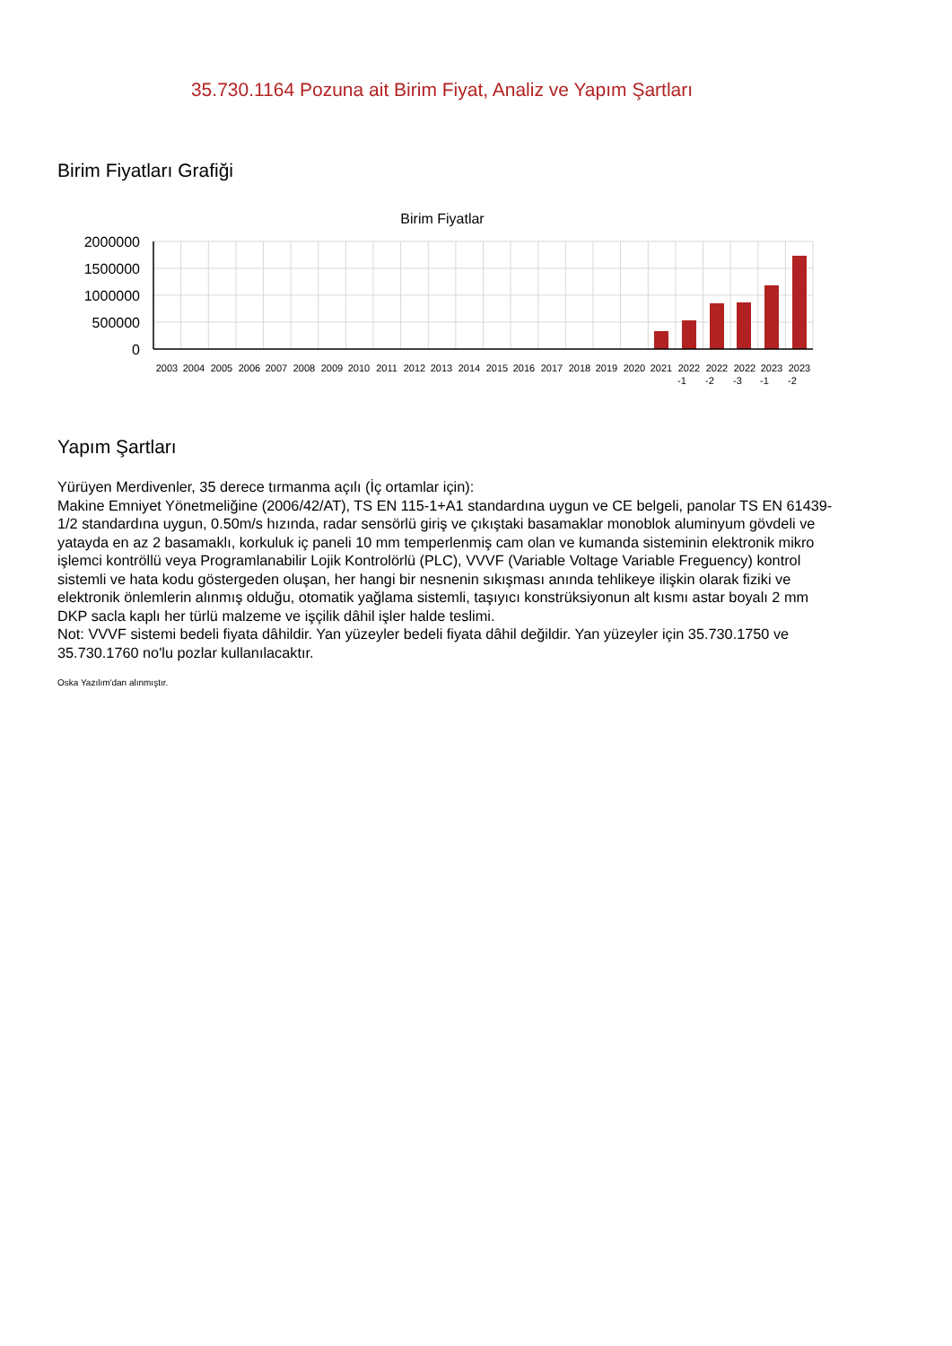35.730.1164 Pozuna ait Birim Fiyat, Analiz ve Yapım Şartları
Birim Fiyatları Grafiği
Birim Fiyatlar
2000000
1500000
1000000
500000
0
2003
2004
2005
2006
2007
2008
2009
2010
2011
2012
2013
2014
2015
2016
2017
2018
2019
2020
2021
2022
2022
2022
2023
2023
-1
-2
-3
-1
-2
Yapım Şartları
Yürüyen Merdivenler, 35 derece tırmanma açılı (İç ortamlar için):
Makine Emniyet Yönetmeliğine (2006/42/AT), TS EN 115-1+A1 standardına uygun ve CE belgeli, panolar TS EN 61439-1/2 standardına uygun, 0.50m/s hızında, radar sensörlü giriş ve çıkıştaki basamaklar monoblok aluminyum gövdeli ve yatayda en az 2 basamaklı, korkuluk iç paneli 10 mm temperlenmiş cam olan ve kumanda sisteminin elektronik mikro işlemci kontröllü veya Programlanabilir Lojik Kontrolörlü (PLC), VVVF (Variable Voltage Variable Freguency) kontrol sistemli ve hata kodu göstergeden oluşan, her hangi bir nesnenin sıkışması anında tehlikeye ilişkin olarak fiziki ve elektronik önlemlerin alınmış olduğu, otomatik yağlama sistemli, taşıyıcı konstrüksiyonun alt kısmı astar boyalı 2 mm DKP sacla kaplı her türlü malzeme ve işçilik dâhil işler halde teslimi.
Not: VVVF sistemi bedeli fiyata dâhildir. Yan yüzeyler bedeli fiyata dâhil değildir. Yan yüzeyler için 35.730.1750 ve 35.730.1760 no'lu pozlar kullanılacaktır.
Oska Yazılım'dan alınmıştır.